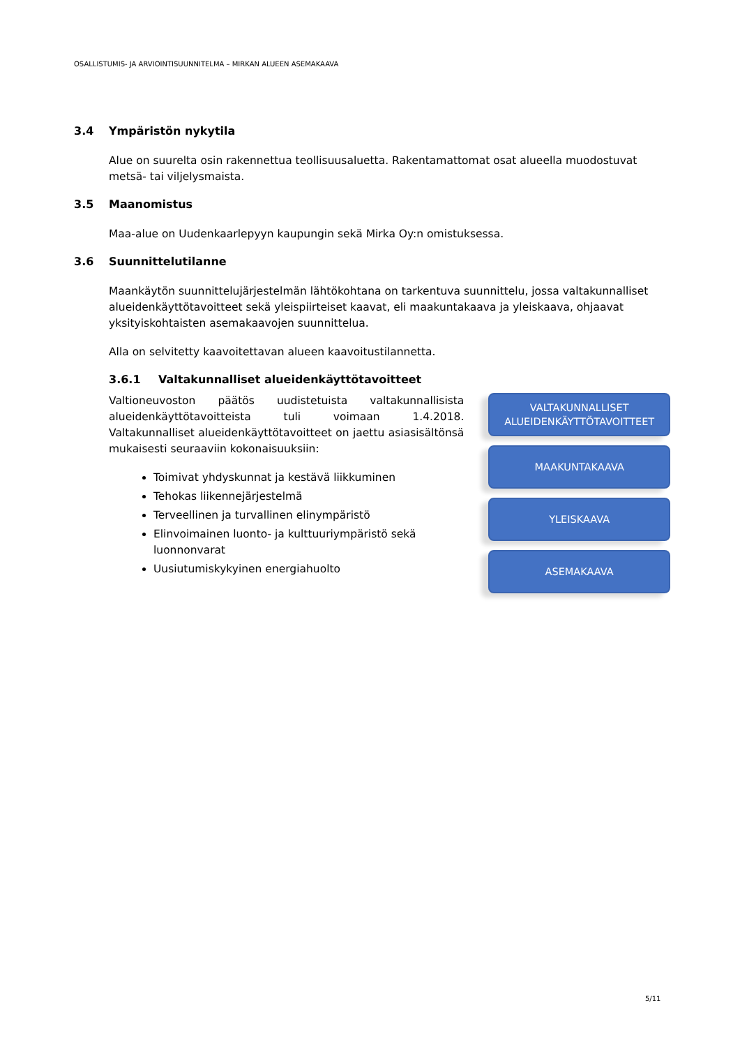OSALLISTUMIS- JA ARVIOINTISUUNNITELMA – MIRKAN ALUEEN ASEMAKAAVA
3.4 Ympäristön nykytila
Alue on suurelta osin rakennettua teollisuusaluetta. Rakentamattomat osat alueella muodostuvat metsä- tai viljelysmaista.
3.5 Maanomistus
Maa-alue on Uudenkaarlepyyn kaupungin sekä Mirka Oy:n omistuksessa.
3.6 Suunnittelutilanne
Maankäytön suunnittelujärjestelmän lähtökohtana on tarkentuva suunnittelu, jossa valtakunnalliset alueidenkäyttötavoitteet sekä yleispiirteiset kaavat, eli maakuntakaava ja yleiskaava, ohjaavat yksityiskohtaisten asemakaavojen suunnittelua.
Alla on selvitetty kaavoitettavan alueen kaavoitustilannetta.
3.6.1 Valtakunnalliset alueidenkäyttötavoitteet
Valtioneuvoston päätös uudistetuista valtakunnallisista alueidenkäyttötavoitteista tuli voimaan 1.4.2018. Valtakunnalliset alueidenkäyttötavoitteet on jaettu asiasisältönsä mukaisesti seuraaviin kokonaisuuksiin:
Toimivat yhdyskunnat ja kestävä liikkuminen
Tehokas liikennejärjestelmä
Terveellinen ja turvallinen elinympäristö
Elinvoimainen luonto- ja kulttuuriympäristö sekä luonnonvarat
Uusiutumiskykyinen energiahuolto
VALTAKUNNALLISET
ALUEIDENKÄYTTÖTAVOITTEET
MAAKUNTAKAAVA
YLEISKAAVA
ASEMAKAAVA
5/11